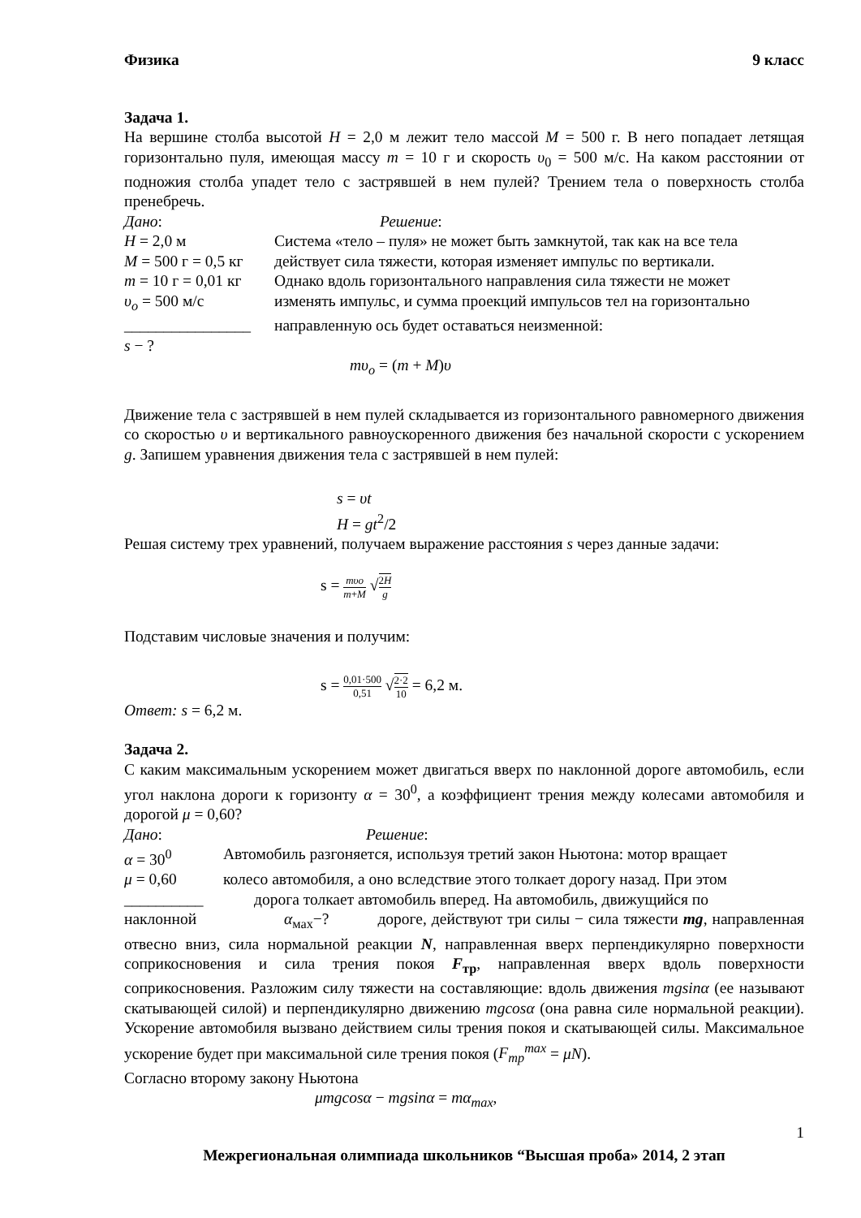Физика 9 класс
Задача 1.
На вершине столба высотой H = 2,0 м лежит тело массой M = 500 г. В него попадает летящая горизонтально пуля, имеющая массу m = 10 г и скорость υ<sub>0</sub> = 500 м/с. На каком расстоянии от подножия столба упадет тело с застрявшей в нем пулей? Трением тела о поверхность столба пренебречь.
Дано: Решение:
H = 2,0 м Система «тело – пуля» не может быть замкнутой, так как на все тела
M = 500 г = 0,5 кг
действует сила тяжести, которая изменяет импульс по вертикали.
m = 10 г = 0,01 кг
Однако вдоль горизонтального направления сила тяжести не может
υ<sub>o</sub> = 500 м/с изменять импульс, и сумма проекций импульсов тел на горизонтально
________________
направленную ось будет оставаться неизменной:
s − ?
mυ<sub>o</sub> = (m + M)υ
Движение тела с застрявшей в нем пулей складывается из горизонтального равномерного движения со скоростью υ и вертикального равноускоренного движения без начальной скорости с ускорением g. Запишем уравнения движения тела с застрявшей в нем пулей:
s = υt
H = gt<sup>2</sup>/2
Решая систему трех уравнений, получаем выражение расстояния s через данные задачи:
s = mυo m+M √2H g
Подставим числовые значения и получим:
s = 0,01·500 0,51 √2·2 10 = 6,2 м.
Ответ: s = 6,2 м.
Задача 2.
С каким максимальным ускорением может двигаться вверх по наклонной дороге автомобиль, если угол наклона дороги к горизонту α = 30<sup>0</sup>, а коэффициент трения между колесами автомобиля и дорогой μ = 0,60?
Дано: Решение:
α = 30<sup>0</sup> Автомобиль разгоняется, используя третий закон Ньютона: мотор вращает
μ = 0,60 колесо автомобиля, а оно вследствие этого толкает дорогу назад. При этом
__________ дорога толкает автомобиль вперед. На автомобиль, движущийся по
наклонной α<sub>мах</sub>−? дороге, действуют три силы − сила тяжести mg, направленная отвесно вниз, сила нормальной реакции N, направленная вверх перпендикулярно поверхности соприкосновения и сила трения покоя F<sub>тр</sub>, направленная вверх вдоль поверхности соприкосновения. Разложим силу тяжести на составляющие: вдоль движения mgsinα (ее называют скатывающей силой) и перпендикулярно движению mgcosα (она равна силе нормальной реакции). Ускорение автомобиля вызвано действием силы трения покоя и скатывающей силы. Максимальное ускорение будет при максимальной силе трения покоя (F<sub>тр</sub><sup>max</sup> = μN).
Согласно второму закону Ньютона
μmgcosα − mgsinα = mα<sub>max</sub>,
1
Межрегиональная олимпиада школьников “Высшая проба» 2014, 2 этап